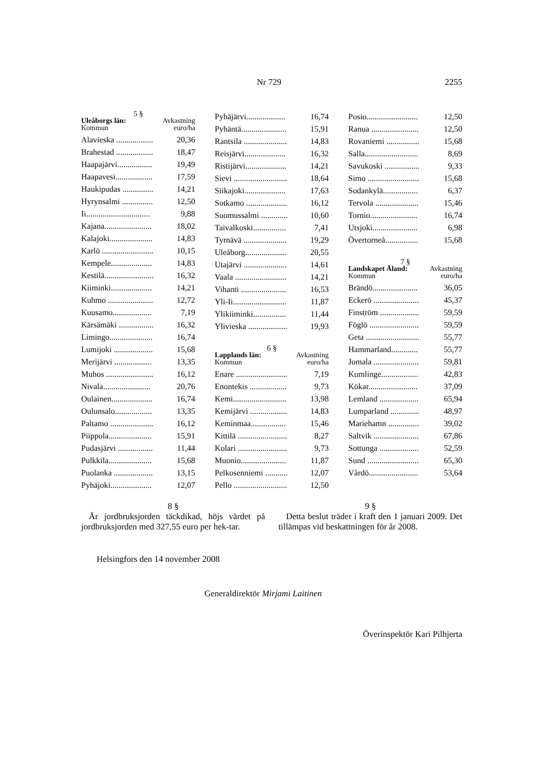Nr 729 2255
5 §
Uleåborgs län: Avkastning
Kommun euro/ha
| Alavieska .................. | 20,36 |
| Brahestad .................. | 18,47 |
| Haapajärvi................. | 19,49 |
| Haapavesi.................. | 17,59 |
| Haukipudas ............... | 14,21 |
| Hyrynsalmi ............... | 12,50 |
| Ii............................... | 9,88 |
| Kajana....................... | 18,02 |
| Kalajoki..................... | 14,83 |
| Karlö ......................... | 10,15 |
| Kempele.................... | 14,83 |
| Kestilä........................ | 16,32 |
| Kiiminki.................... | 14,21 |
| Kuhmo ...................... | 12,72 |
| Kuusamo................... | 7,19 |
| Kärsämäki ................. | 16,32 |
| Limingo..................... | 16,74 |
| Lumijoki ................... | 15,68 |
| Merijärvi .................. | 13,35 |
| Muhos ....................... | 16,12 |
| Nivala....................... | 20,76 |
| Oulainen.................... | 16,74 |
| Oulunsalo.................. | 13,35 |
| Paltamo ..................... | 16,12 |
| Piippola..................... | 15,91 |
| Pudasjärvi ................. | 11,44 |
| Pulkkila..................... | 15,68 |
| Puolanka ................... | 13,15 |
| Pyhäjoki.................... | 12,07 |
| Pyhäjärvi................... | 16,74 |
| Pyhäntä...................... | 15,91 |
| Rantsila ..................... | 14,83 |
| Reisjärvi.................... | 16,32 |
| Ristijärvi.................... | 14,21 |
| Sievi .......................... | 18,64 |
| Siikajoki.................... | 17,63 |
| Sotkamo .................... | 16,12 |
| Suomussalmi ............. | 10,60 |
| Taivalkoski................ | 7,41 |
| Tyrnävä ..................... | 19,29 |
| Uleåborg.................... | 20,55 |
| Utajärvi ..................... | 14,61 |
| Vaala ......................... | 14,21 |
| Vihanti ...................... | 16,53 |
| Yli-Ii.......................... | 11,87 |
| Ylikiiminki................ | 11,44 |
| Ylivieska ................... | 19,93 |
6 §
Lapplands län: Avkastning
Kommun euro/ha
| Enare ......................... | 7,19 |
| Enontekis .................. | 9,73 |
| Kemi.......................... | 13,98 |
| Kemijärvi .................. | 14,83 |
| Keminmaa................. | 15,46 |
| Kittilä ........................ | 8,27 |
| Kolari ........................ | 9,73 |
| Muonio...................... | 11,87 |
| Pelkosenniemi ........... | 12,07 |
| Pello .......................... | 12,50 |
| Posio......................... | 12,50 |
| Ranua ....................... | 12,50 |
| Rovaniemi ................ | 15,68 |
| Salla.......................... | 8,69 |
| Savukoski ................. | 9,33 |
| Simo ......................... | 15,68 |
| Sodankylä................. | 6,37 |
| Tervola ..................... | 15,46 |
| Tornio....................... | 16,74 |
| Utsjoki...................... | 6,98 |
| Övertorneå................ | 15,68 |
7 §
Landskapet Åland: Avkastning
Kommun euro/ha
| Brändö...................... | 36,05 |
| Eckerö ...................... | 45,37 |
| Finström ................... | 59,59 |
| Föglö ........................ | 59,59 |
| Geta .......................... | 55,77 |
| Hammarland............. | 55,77 |
| Jomala ...................... | 59,81 |
| Kumlinge.................. | 42,83 |
| Kökar........................ | 37,09 |
| Lemland ................... | 65,94 |
| Lumparland .............. | 48,97 |
| Mariehamn ............... | 39,02 |
| Saltvik ...................... | 67,86 |
| Sottunga ................... | 52,59 |
| Sund ......................... | 65,30 |
| Vårdö........................ | 53,64 |
8 §
Är jordbruksjorden täckdikad, höjs värdet på jordbruksjorden med 327,55 euro per hek-tar.
9 §
Detta beslut träder i kraft den 1 januari 2009. Det tillämpas vid beskattningen för år 2008.
Helsingfors den 14 november 2008
Generaldirektör Mirjami Laitinen
Överinspektör Kari Pilhjerta